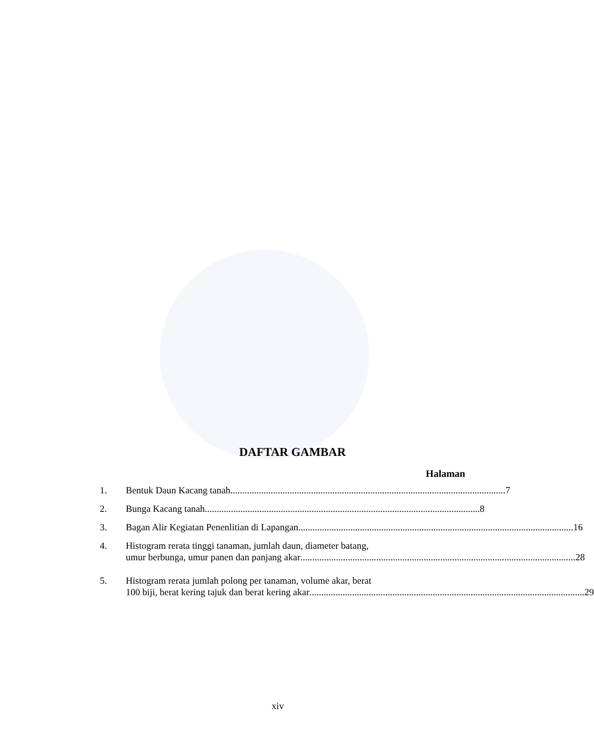DAFTAR GAMBAR
Halaman
1. Bentuk Daun Kacang tanah .................................................................................................................... 7
2. Bunga Kacang tanah.................................................................................................................... 8
3. Bagan Alir Kegiatan Penenlitian di Lapangan .................................................................................................................... 16
4. Histogram rerata tinggi tanaman, jumlah daun, diameter batang,
umur berbunga, umur panen dan panjang akar.................................................................................................................... 28
5. Histogram rerata jumlah polong per tanaman, volume akar, berat
100 biji, berat kering tajuk dan berat kering akar.................................................................................................................... 29
xiv